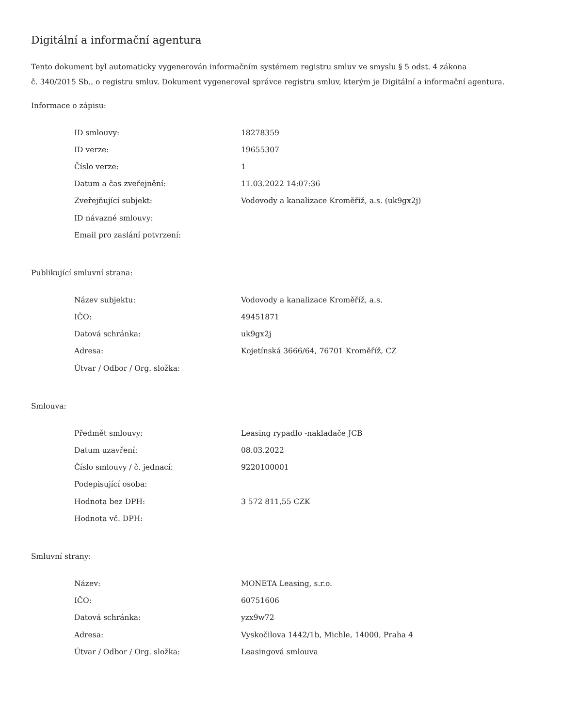Digitální a informační agentura
Tento dokument byl automaticky vygenerován informačním systémem registru smluv ve smyslu § 5 odst. 4 zákona
č. 340/2015 Sb., o registru smluv. Dokument vygeneroval správce registru smluv, kterým je Digitální a informační agentura.
Informace o zápisu:
| ID smlouvy: | 18278359 |
| ID verze: | 19655307 |
| Číslo verze: | 1 |
| Datum a čas zveřejnění: | 11.03.2022 14:07:36 |
| Zveřejňující subjekt: | Vodovody a kanalizace Kroměříž, a.s. (uk9gx2j) |
| ID návazné smlouvy: | |
| Email pro zaslání potvrzení: | |
Publikující smluvní strana:
| Název subjektu: | Vodovody a kanalizace Kroměříž, a.s. |
| IČO: | 49451871 |
| Datová schránka: | uk9gx2j |
| Adresa: | Kojetínská 3666/64, 76701 Kroměříž, CZ |
| Útvar / Odbor / Org. složka: | |
Smlouva:
| Předmět smlouvy: | Leasing rypadlo -nakladače JCB |
| Datum uzavření: | 08.03.2022 |
| Číslo smlouvy / č. jednací: | 9220100001 |
| Podepisující osoba: | |
| Hodnota bez DPH: | 3 572 811,55 CZK |
| Hodnota vč. DPH: | |
Smluvní strany:
| Název: | MONETA Leasing, s.r.o. |
| IČO: | 60751606 |
| Datová schránka: | yzx9w72 |
| Adresa: | Vyskočilova 1442/1b, Michle, 14000, Praha 4 |
| Útvar / Odbor / Org. složka: | Leasingová smlouva |